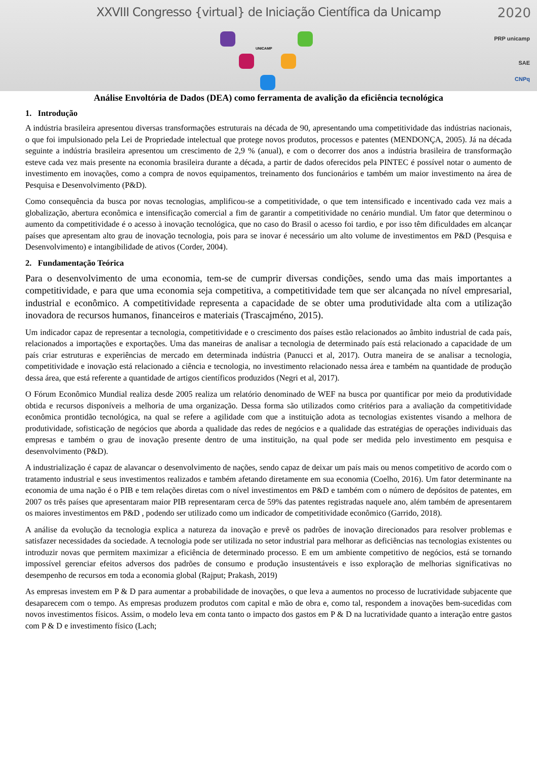XXVIII Congresso {virtual} de Iniciação Científica da Unicamp
2020
UNICAMP
PRP unicamp
SAE
CNPq
Análise Envoltória de Dados (DEA) como ferramenta de avalição da eficiência tecnológica
1. Introdução
A indústria brasileira apresentou diversas transformações estruturais na década de 90, apresentando uma competitividade das indústrias nacionais, o que foi impulsionado pela Lei de Propriedade intelectual que protege novos produtos, processos e patentes (MENDONÇA, 2005). Já na década seguinte a indústria brasileira apresentou um crescimento de 2,9 % (anual), e com o decorrer dos anos a indústria brasileira de transformação esteve cada vez mais presente na economia brasileira durante a década, a partir de dados oferecidos pela PINTEC é possível notar o aumento de investimento em inovações, como a compra de novos equipamentos, treinamento dos funcionários e também um maior investimento na área de Pesquisa e Desenvolvimento (P&D).
Como consequência da busca por novas tecnologias, amplificou-se a competitividade, o que tem intensificado e incentivado cada vez mais a globalização, abertura econômica e intensificação comercial a fim de garantir a competitividade no cenário mundial. Um fator que determinou o aumento da competitividade é o acesso à inovação tecnológica, que no caso do Brasil o acesso foi tardio, e por isso têm dificuldades em alcançar países que apresentam alto grau de inovação tecnologia, pois para se inovar é necessário um alto volume de investimentos em P&D (Pesquisa e Desenvolvimento) e intangibilidade de ativos (Corder, 2004).
2. Fundamentação Teórica
Para o desenvolvimento de uma economia, tem-se de cumprir diversas condições, sendo uma das mais importantes a competitividade, e para que uma economia seja competitiva, a competitividade tem que ser alcançada no nível empresarial, industrial e econômico. A competitividade representa a capacidade de se obter uma produtividade alta com a utilização inovadora de recursos humanos, financeiros e materiais (Trascajméno, 2015).
Um indicador capaz de representar a tecnologia, competitividade e o crescimento dos países estão relacionados ao âmbito industrial de cada país, relacionados a importações e exportações. Uma das maneiras de analisar a tecnologia de determinado país está relacionado a capacidade de um país criar estruturas e experiências de mercado em determinada indústria (Panucci et al, 2017). Outra maneira de se analisar a tecnologia, competitividade e inovação está relacionado a ciência e tecnologia, no investimento relacionado nessa área e também na quantidade de produção dessa área, que está referente a quantidade de artigos científicos produzidos (Negri et al, 2017).
O Fórum Econômico Mundial realiza desde 2005 realiza um relatório denominado de WEF na busca por quantificar por meio da produtividade obtida e recursos disponíveis a melhoria de uma organização. Dessa forma são utilizados como critérios para a avaliação da competitividade econômica prontidão tecnológica, na qual se refere a agilidade com que a instituição adota as tecnologias existentes visando a melhora de produtividade, sofisticação de negócios que aborda a qualidade das redes de negócios e a qualidade das estratégias de operações individuais das empresas e também o grau de inovação presente dentro de uma instituição, na qual pode ser medida pelo investimento em pesquisa e desenvolvimento (P&D).
A industrialização é capaz de alavancar o desenvolvimento de nações, sendo capaz de deixar um país mais ou menos competitivo de acordo com o tratamento industrial e seus investimentos realizados e também afetando diretamente em sua economia (Coelho, 2016). Um fator determinante na economia de uma nação é o PIB e tem relações diretas com o nível investimentos em P&D e também com o número de depósitos de patentes, em 2007 os três países que apresentaram maior PIB representaram cerca de 59% das patentes registradas naquele ano, além também de apresentarem os maiores investimentos em P&D , podendo ser utilizado como um indicador de competitividade econômico (Garrido, 2018).
A análise da evolução da tecnologia explica a natureza da inovação e prevê os padrões de inovação direcionados para resolver problemas e satisfazer necessidades da sociedade. A tecnologia pode ser utilizada no setor industrial para melhorar as deficiências nas tecnologias existentes ou introduzir novas que permitem maximizar a eficiência de determinado processo. E em um ambiente competitivo de negócios, está se tornando impossível gerenciar efeitos adversos dos padrões de consumo e produção insustentáveis e isso exploração de melhorias significativas no desempenho de recursos em toda a economia global (Rajput; Prakash, 2019)
As empresas investem em P & D para aumentar a probabilidade de inovações, o que leva a aumentos no processo de lucratividade subjacente que desaparecem com o tempo. As empresas produzem produtos com capital e mão de obra e, como tal, respondem a inovações bem-sucedidas com novos investimentos físicos. Assim, o modelo leva em conta tanto o impacto dos gastos em P & D na lucratividade quanto a interação entre gastos com P & D e investimento físico (Lach;